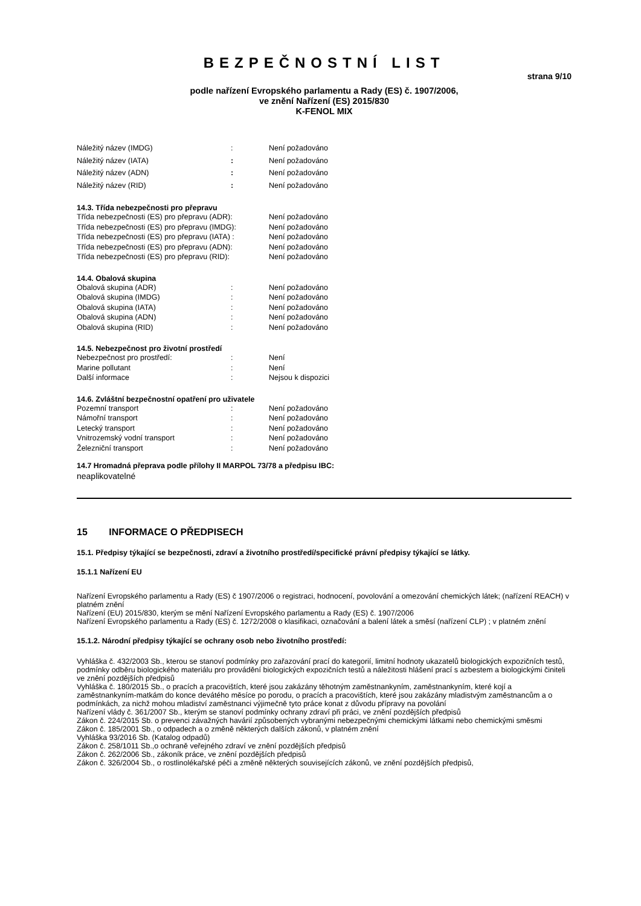BEZPEČNOSTNÍ LIST
strana 9/10
podle nařízení Evropského parlamentu a Rady (ES) č. 1907/2006,
ve znění Nařízení (ES) 2015/830
K-FENOL MIX
Náležitý název (IMDG): Není požadováno
Náležitý název (IATA): Není požadováno
Náležitý název (ADN): Není požadováno
Náležitý název (RID): Není požadováno
14.3. Třída nebezpečnosti pro přepravu
Třída nebezpečnosti (ES) pro přepravu (ADR): Není požadováno
Třída nebezpečnosti (ES) pro přepravu (IMDG): Není požadováno
Třída nebezpečnosti (ES) pro přepravu (IATA) : Není požadováno
Třída nebezpečnosti (ES) pro přepravu (ADN): Není požadováno
Třída nebezpečnosti (ES) pro přepravu (RID): Není požadováno
14.4. Obalová skupina
Obalová skupina (ADR): Není požadováno
Obalová skupina (IMDG): Není požadováno
Obalová skupina (IATA): Není požadováno
Obalová skupina (ADN): Není požadováno
Obalová skupina (RID): Není požadováno
14.5. Nebezpečnost pro životní prostředí
Nebezpečnost pro prostředí:: Není
Marine pollutant: Není
Další informace: Nejsou k dispozici
14.6. Zvláštní bezpečnostní opatření pro uživatele
Pozemní transport: Není požadováno
Námořní transport: Není požadováno
Letecký transport: Není požadováno
Vnitrozemský vodní transport: Není požadováno
Železniční transport: Není požadováno
14.7 Hromadná přeprava podle přílohy II MARPOL 73/78 a předpisu IBC:
neaplikovatelné
15 INFORMACE O PŘEDPISECH
15.1. Předpisy týkající se bezpečnosti, zdraví a životního prostředí/specifické právní předpisy týkající se látky.
15.1.1 Nařízení EU
Nařízení Evropského parlamentu a Rady (ES) č 1907/2006 o registraci, hodnocení, povolování a omezování chemických látek; (nařízení REACH) v platném znění
Nařízení (EU) 2015/830, kterým se mění Nařízení Evropského parlamentu a Rady (ES) č. 1907/2006
Nařízení Evropského parlamentu a Rady (ES) č. 1272/2008 o klasifikaci, označování a balení látek a směsí (nařízení CLP) ; v platném znění
15.1.2. Národní předpisy týkající se ochrany osob nebo životního prostředí:
Vyhláška č. 432/2003 Sb., kterou se stanoví podmínky pro zařazování prací do kategorií, limitní hodnoty ukazatelů biologických expozičních testů, podmínky odběru biologického materiálu pro provádění biologických expozičních testů a náležitosti hlášení prací s azbestem a biologickými činiteli ve znění pozdějších předpisů
Vyhláška č. 180/2015 Sb., o pracích a pracovištích, které jsou zakázány těhotným zaměstnankyním, zaměstnankyním, které kojí a zaměstnankyním-matkám do konce devátého měsíce po porodu, o pracích a pracovištích, které jsou zakázány mladistvým zaměstnancům a o podmínkách, za nichž mohou mladiství zaměstnanci výjimečně tyto práce konat z důvodu přípravy na povolání
Nařízení vlády č. 361/2007 Sb., kterým se stanoví podmínky ochrany zdraví při práci, ve znění pozdějších předpisů
Zákon č. 224/2015 Sb. o prevenci závažných havárií způsobených vybranými nebezpečnými chemickými látkami nebo chemickými směsmi
Zákon č. 185/2001 Sb., o odpadech a o změně některých dalších zákonů, v platném znění
Vyhláška 93/2016 Sb. (Katalog odpadů)
Zákon č. 258/1011 Sb.,o ochraně veřejného zdraví ve znění pozdějších předpisů
Zákon č. 262/2006 Sb., zákoník práce, ve znění pozdějších předpisů
Zákon č. 326/2004 Sb., o rostlinolékařské péči a změně některých souvisejících zákonů, ve znění pozdějších předpisů,